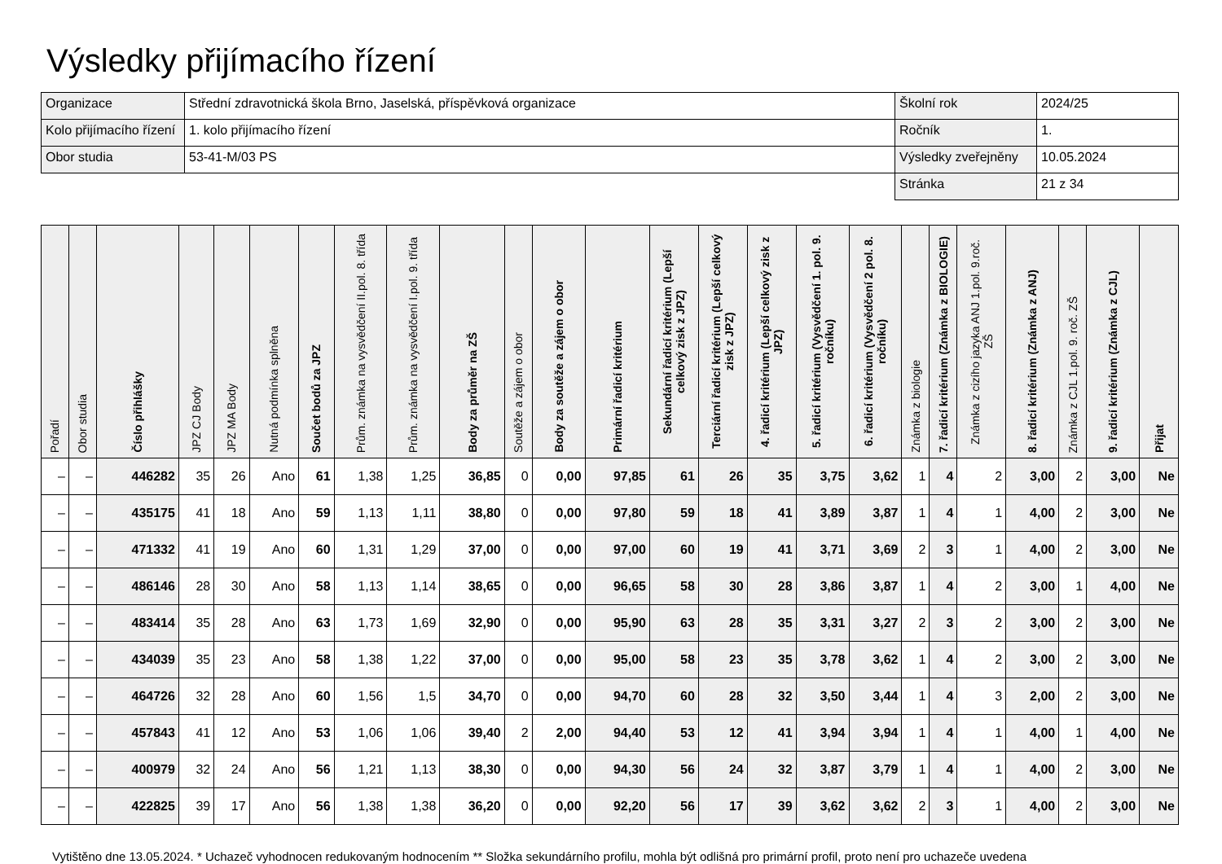Výsledky přijímacího řízení
| Organizace | Střední zdravotnická škola Brno, Jaselská, příspěvková organizace | Školní rok | 2024/25 |
| Kolo přijímacího řízení | 1. kolo přijímacího řízení | Ročník | 1. |
| Obor studia | 53-41-M/03 PS | Výsledky zveřejněny | 10.05.2024 |
| | | Stránka | 21 z 34 |
| Pořadí | Obor studia | Číslo přihlášky | JPZ CJ Body | JPZ MA Body | Nutná podmínka splněna | Součet bodů za JPZ | Prům. známka na vysvědčení II.pol. 8. třída | Prům. známka na vysvědčení I.pol. 9. třída | Body za průměr na ZŠ | Soutěže a zájem o obor | Body za soutěže a zájem o obor | Primární řadicí kritérium | Sekundární řadicí kritérium (Lepší celkový zisk z JPZ) | Terciární řadicí kritérium (Lepší celkový zisk z JPZ) | 4. řadicí kritérium (Lepší celkový zisk z JPZ) | 5. řadicí kritérium (Vysvědčení 1. pol. 9. ročníku) | 6. řadicí kritérium (Vysvědčení 2 pol. 8. ročníku) | Známka z biologie | 7. řadicí kritérium (Známka z BIOLOGIE) | Známka z cizího jazyka ANJ 1.pol. 9.roč. ZŠ | 8. řadicí kritérium (Známka z ANJ) | Známka z CJL 1.pol. 9. roč. ZŠ | 9. řadicí kritérium (Známka z CJL) | Přijat |
| --- | --- | --- | --- | --- | --- | --- | --- | --- | --- | --- | --- | --- | --- | --- | --- | --- | --- | --- | --- | --- | --- | --- | --- | --- |
| – | – | 446282 | 35 | 26 | Ano | 61 | 1,38 | 1,25 | 36,85 | 0 | 0,00 | 97,85 | 61 | 26 | 35 | 3,75 | 3,62 | 1 | 4 | 2 | 3,00 | 2 | 3,00 | Ne |
| – | – | 435175 | 41 | 18 | Ano | 59 | 1,13 | 1,11 | 38,80 | 0 | 0,00 | 97,80 | 59 | 18 | 41 | 3,89 | 3,87 | 1 | 4 | 1 | 4,00 | 2 | 3,00 | Ne |
| – | – | 471332 | 41 | 19 | Ano | 60 | 1,31 | 1,29 | 37,00 | 0 | 0,00 | 97,00 | 60 | 19 | 41 | 3,71 | 3,69 | 2 | 3 | 1 | 4,00 | 2 | 3,00 | Ne |
| – | – | 486146 | 28 | 30 | Ano | 58 | 1,13 | 1,14 | 38,65 | 0 | 0,00 | 96,65 | 58 | 30 | 28 | 3,86 | 3,87 | 1 | 4 | 2 | 3,00 | 1 | 4,00 | Ne |
| – | – | 483414 | 35 | 28 | Ano | 63 | 1,73 | 1,69 | 32,90 | 0 | 0,00 | 95,90 | 63 | 28 | 35 | 3,31 | 3,27 | 2 | 3 | 2 | 3,00 | 2 | 3,00 | Ne |
| – | – | 434039 | 35 | 23 | Ano | 58 | 1,38 | 1,22 | 37,00 | 0 | 0,00 | 95,00 | 58 | 23 | 35 | 3,78 | 3,62 | 1 | 4 | 2 | 3,00 | 2 | 3,00 | Ne |
| – | – | 464726 | 32 | 28 | Ano | 60 | 1,56 | 1,5 | 34,70 | 0 | 0,00 | 94,70 | 60 | 28 | 32 | 3,50 | 3,44 | 1 | 4 | 3 | 2,00 | 2 | 3,00 | Ne |
| – | – | 457843 | 41 | 12 | Ano | 53 | 1,06 | 1,06 | 39,40 | 2 | 2,00 | 94,40 | 53 | 12 | 41 | 3,94 | 3,94 | 1 | 4 | 1 | 4,00 | 1 | 4,00 | Ne |
| – | – | 400979 | 32 | 24 | Ano | 56 | 1,21 | 1,13 | 38,30 | 0 | 0,00 | 94,30 | 56 | 24 | 32 | 3,87 | 3,79 | 1 | 4 | 1 | 4,00 | 2 | 3,00 | Ne |
| – | – | 422825 | 39 | 17 | Ano | 56 | 1,38 | 1,38 | 36,20 | 0 | 0,00 | 92,20 | 56 | 17 | 39 | 3,62 | 3,62 | 2 | 3 | 1 | 4,00 | 2 | 3,00 | Ne |
Vytištěno dne 13.05.2024. * Uchazeč vyhodnocen redukovaným hodnocením ** Složka sekundárního profilu, mohla být odlišná pro primární profil, proto není pro uchazeče uvedena